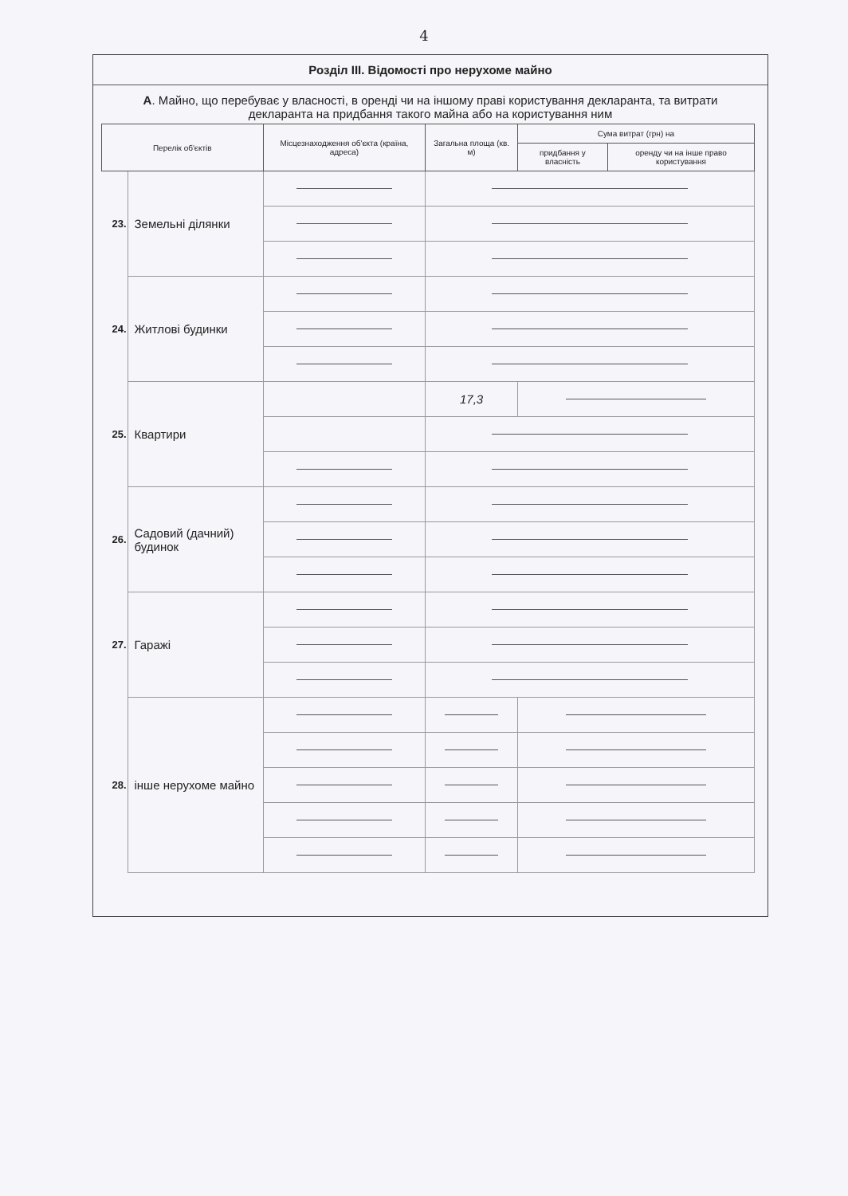4
Розділ III. Відомості про нерухоме майно
А. Майно, що перебуває у власності, в оренді чи на іншому праві користування декларанта, та витрати декларанта на придбання такого майна або на користування ним
| Перелік об'єктів | | Місцезнаходження об'єкта (країна, адреса) | Загальна площа (кв. м) | Сума витрат (грн) на | |
| --- | --- | --- | --- | --- | --- |
| | | | | придбання у власність | оренду чи на інше право користування |
| 23. | Земельні ділянки | | | | |
| 24. | Житлові будинки | | | | |
| 25. | Квартири | | 17,3 | | |
| 26. | Садовий (дачний) будинок | | | | |
| 27. | Гаражі | | | | |
| 28. | інше нерухоме майно | | | | |